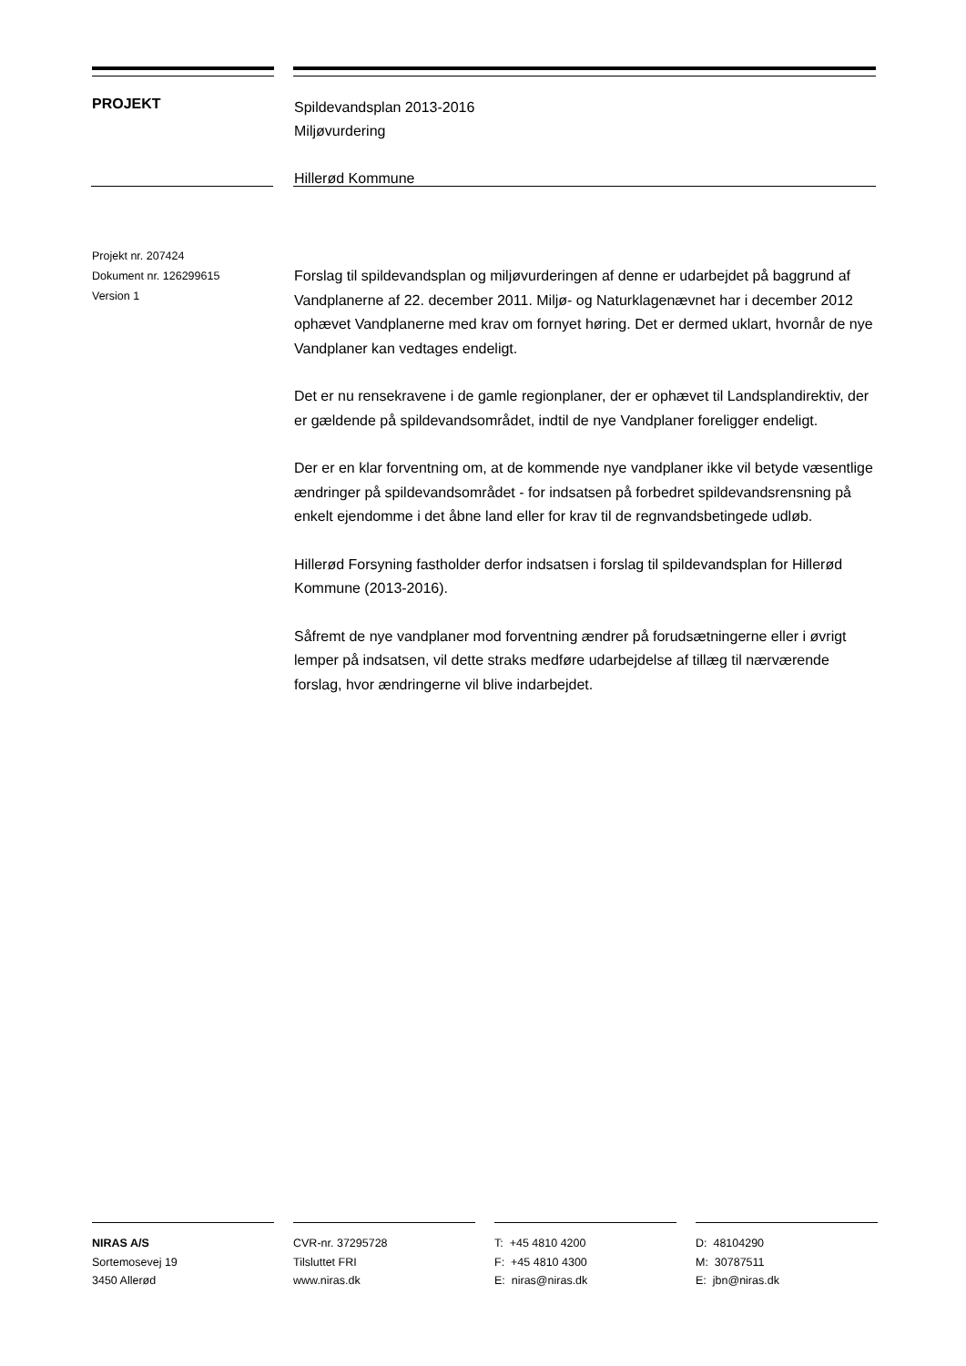PROJEKT
Spildevandsplan 2013-2016
Miljøvurdering
Hillerød Kommune
Projekt nr. 207424
Dokument nr. 126299615
Version 1
Forslag til spildevandsplan og miljøvurderingen af denne er udarbejdet på baggrund af Vandplanerne af 22. december 2011. Miljø- og Naturklagenævnet har i december 2012 ophævet Vandplanerne med krav om fornyet høring. Det er dermed uklart, hvornår de nye Vandplaner kan vedtages endeligt.
Det er nu rensekravene i de gamle regionplaner, der er ophævet til Landsplandirektiv, der er gældende på spildevandsområdet, indtil de nye Vandplaner foreligger endeligt.
Der er en klar forventning om, at de kommende nye vandplaner ikke vil betyde væsentlige ændringer på spildevandsområdet - for indsatsen på forbedret spildevandsrensning på enkelt ejendomme i det åbne land eller for krav til de regnvandsbetingede udløb.
Hillerød Forsyning fastholder derfor indsatsen i forslag til spildevandsplan for Hillerød Kommune (2013-2016).
Såfremt de nye vandplaner mod forventning ændrer på forudsætningerne eller i øvrigt lemper på indsatsen, vil dette straks medføre udarbejdelse af tillæg til nærværende forslag, hvor ændringerne vil blive indarbejdet.
NIRAS A/S
Sortemosevej 19
3450 Allerød
CVR-nr. 37295728
Tilsluttet FRI
www.niras.dk
T: +45 4810 4200
F: +45 4810 4300
E: niras@niras.dk
D: 48104290
M: 30787511
E: jbn@niras.dk